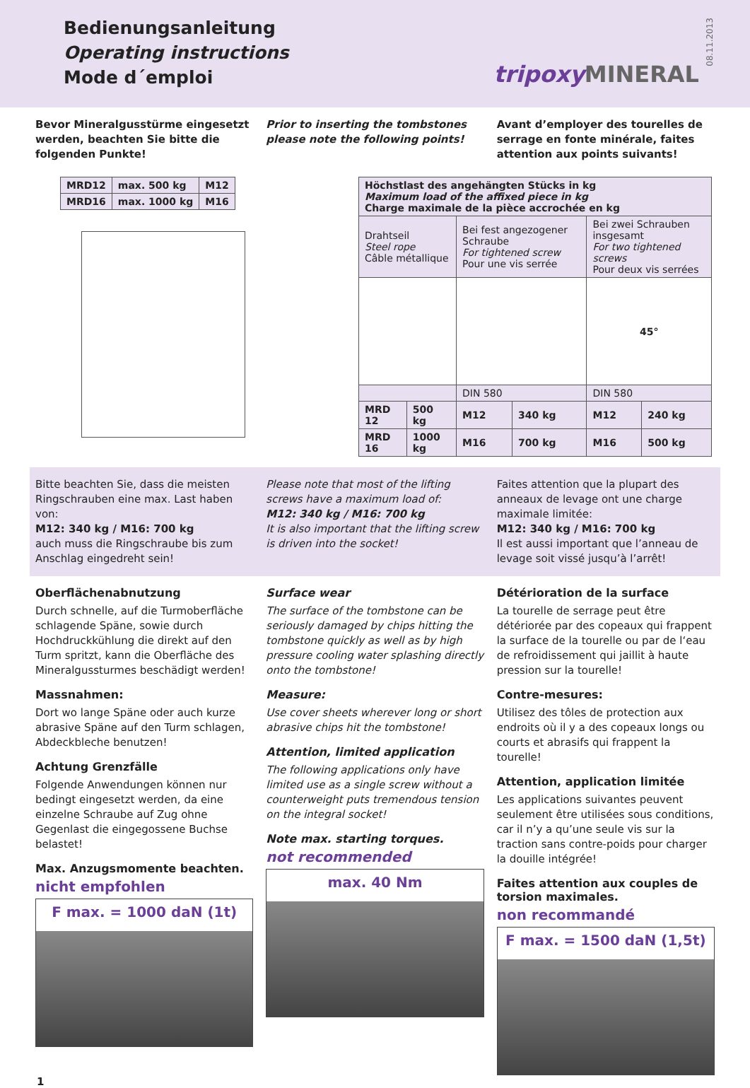Bedienungsanleitung
Operating instructions
Mode d´emploi
tripoxy MINERAL
08.11.2013
Bevor Mineralgusstürme eingesetzt werden, beachten Sie bitte die folgenden Punkte!
Prior to inserting the tombstones please note the following points!
Avant d’employer des tourelles de serrage en fonte minérale, faites attention aux points suivants!
| MRD12 | max. 500 kg | M12 |
| MRD16 | max. 1000 kg | M16 |
| Höchstlast des angehängten Stücks in kg Maximum load of the affixed piece in kg Charge maximale de la pièce accrochée en kg | | | | | |
| --- | --- | --- | --- | --- | --- |
| Drahtseil Steel rope Câble métallique | | Bei fest angezogener Schraube For tightened screw Pour une vis serrée | | Bei zwei Schrauben insgesamt For two tightened screws Pour deux vis serrées | |
| | | | | 45° | |
| | | DIN 580 | | DIN 580 | |
| MRD 12 | 500 kg | M12 | 340 kg | M12 | 240 kg |
| MRD 16 | 1000 kg | M16 | 700 kg | M16 | 500 kg |
Bitte beachten Sie, dass die meisten Ringschrauben eine max. Last haben von:
M12: 340 kg / M16: 700 kg
auch muss die Ringschraube bis zum Anschlag eingedreht sein!
Please note that most of the lifting screws have a maximum load of:
M12: 340 kg / M16: 700 kg
It is also important that the lifting screw is driven into the socket!
Faites attention que la plupart des anneaux de levage ont une charge maximale limitée:
M12: 340 kg / M16: 700 kg
Il est aussi important que l’anneau de levage soit vissé jusqu’à l’arrêt!
Oberflächenabnutzung
Durch schnelle, auf die Turmoberfläche schlagende Späne, sowie durch Hochdruckkühlung die direkt auf den Turm spritzt, kann die Oberfläche des Mineralgussturmes beschädigt werden!
Massnahmen:
Dort wo lange Späne oder auch kurze abrasive Späne auf den Turm schlagen, Abdeckbleche benutzen!
Achtung Grenzfälle
Folgende Anwendungen können nur bedingt eingesetzt werden, da eine einzelne Schraube auf Zug ohne Gegenlast die eingegossene Buchse belastet!
Max. Anzugsmomente beachten.
nicht empfohlen
F max. = 1000 daN (1t)
Surface wear
The surface of the tombstone can be seriously damaged by chips hitting the tombstone quickly as well as by high pressure cooling water splashing directly onto the tombstone!
Measure:
Use cover sheets wherever long or short abrasive chips hit the tombstone!
Attention, limited application
The following applications only have limited use as a single screw without a counterweight puts tremendous tension on the integral socket!
Note max. starting torques.
not recommended
max. 40 Nm
Détérioration de la surface
La tourelle de serrage peut être détériorée par des copeaux qui frappent la surface de la tourelle ou par de l‘eau de refroidissement qui jaillit à haute pression sur la tourelle!
Contre-mesures:
Utilisez des tôles de protection aux endroits où il y a des copeaux longs ou courts et abrasifs qui frappent la tourelle!
Attention, application limitée
Les applications suivantes peuvent seulement être utilisées sous conditions, car il n’y a qu’une seule vis sur la traction sans contre-poids pour charger la douille intégrée!
Faites attention aux couples de torsion maximales.
non recommandé
F max. = 1500 daN (1,5t)
1